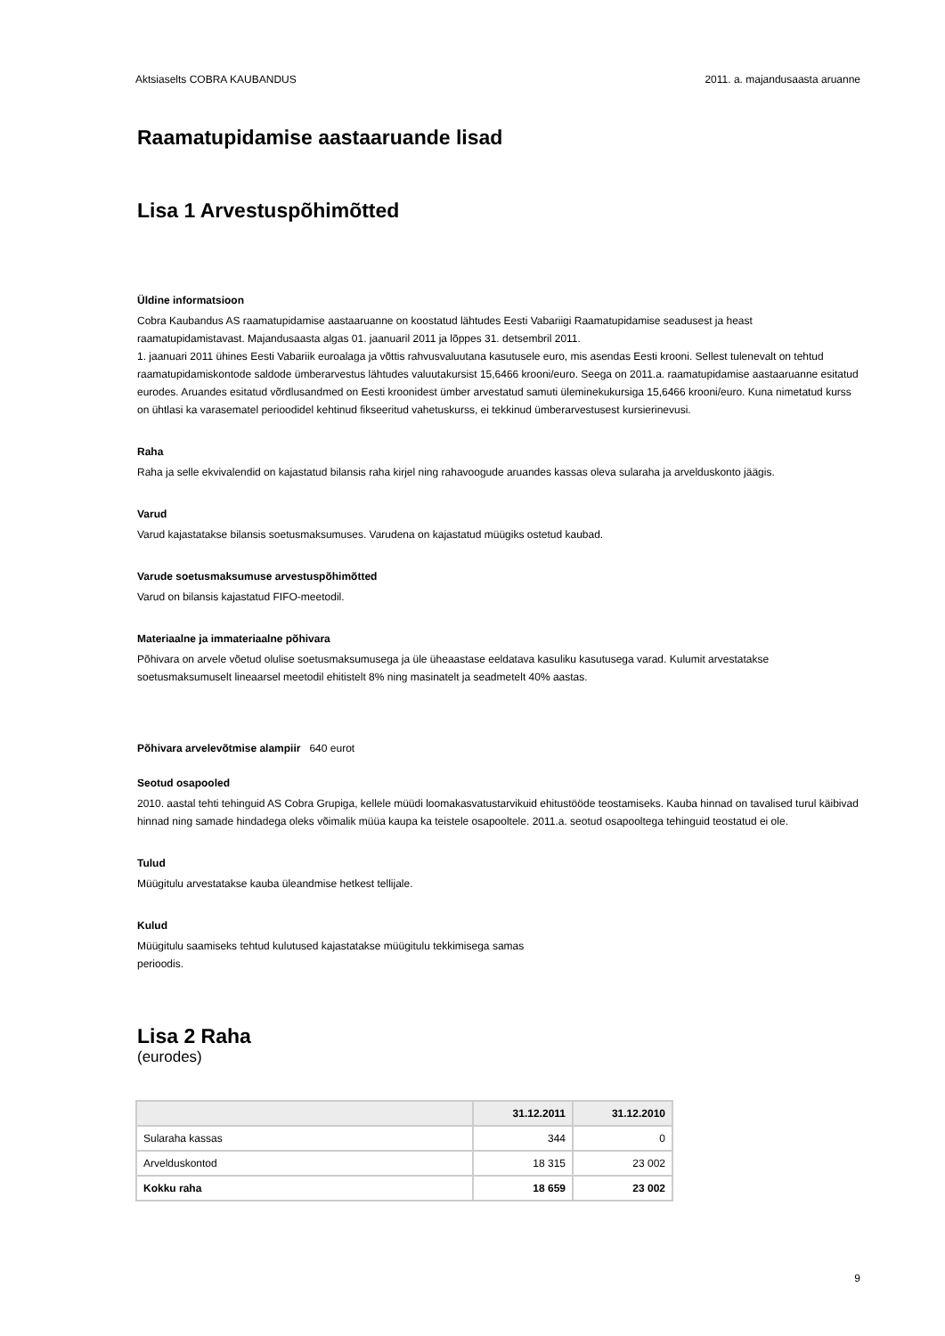Aktsiaselts COBRA KAUBANDUS 2011. a. majandusaasta aruanne
Raamatupidamise aastaaruande lisad
Lisa 1 Arvestuspõhimõtted
Üldine informatsioon
Cobra Kaubandus AS raamatupidamise aastaaruanne on koostatud lähtudes Eesti Vabariigi Raamatupidamise seadusest ja heast raamatupidamistavast. Majandusaasta algas 01. jaanuaril 2011 ja lõppes 31. detsembril 2011.
1. jaanuari 2011 ühines Eesti Vabariik euroalaga ja võttis rahvusvaluutana kasutusele euro, mis asendas Eesti krooni. Sellest tulenevalt on tehtud raamatupidamiskontode saldode ümberarvestus lähtudes valuutakursist 15,6466 krooni/euro. Seega on 2011.a. raamatupidamise aastaaruanne esitatud eurodes. Aruandes esitatud võrdlusandmed on Eesti kroonidest ümber arvestatud samuti üleminekukursiga 15,6466 krooni/euro. Kuna nimetatud kurss on ühtlasi ka varasematel perioodidel kehtinud fikseeritud vahetuskurss, ei tekkinud ümberarvestusest kursierinevusi.
Raha
Raha ja selle ekvivalendid on kajastatud bilansis raha kirjel ning rahavoogude aruandes kassas oleva sularaha ja arvelduskonto jäägis.
Varud
Varud kajastatakse bilansis soetusmaksumuses. Varudena on kajastatud müügiks ostetud kaubad.
Varude soetusmaksumuse arvestuspõhimõtted
Varud on bilansis kajastatud FIFO-meetodil.
Materiaalne ja immateriaalne põhivara
Põhivara on arvele võetud olulise soetusmaksumusega ja üle üheaastase eeldatava kasuliku kasutusega varad. Kulumit arvestatakse soetusmaksumuselt lineaarsel meetodil ehitistelt 8% ning masinatelt ja seadmetelt 40% aastas.
Põhivara arvelevõtmise alampiir 640 eurot
Seotud osapooled
2010. aastal tehti tehinguid AS Cobra Grupiga, kellele müüdi loomakasvatustarvikuid ehitustööde teostamiseks. Kauba hinnad on tavalised turul käibivad hinnad ning samade hindadega oleks võimalik müüa kaupa ka teistele osapooltele. 2011.a. seotud osapooltega tehinguid teostatud ei ole.
Tulud
Müügitulu arvestatakse kauba üleandmise hetkest tellijale.
Kulud
Müügitulu saamiseks tehtud kulutused kajastatakse müügitulu tekkimisega samas
perioodis.
Lisa 2 Raha
(eurodes)
| | 31.12.2011 | 31.12.2010 |
| --- | --- | --- |
| Sularaha kassas | 344 | 0 |
| Arvelduskontod | 18 315 | 23 002 |
| Kokku raha | 18 659 | 23 002 |
9